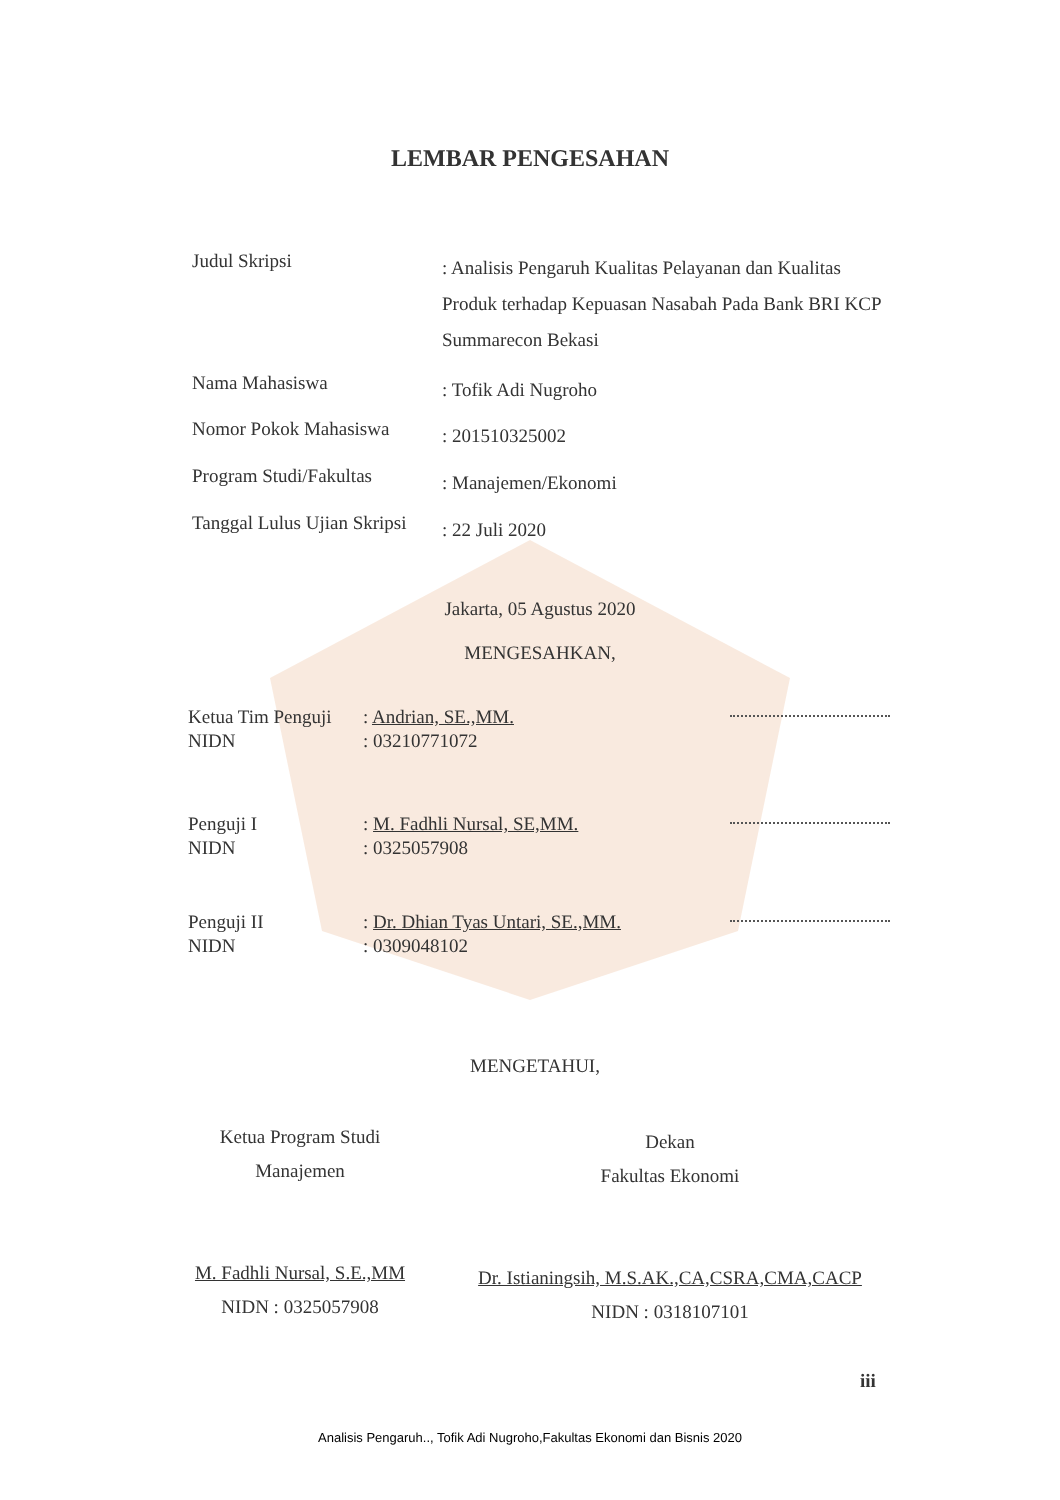LEMBAR PENGESAHAN
Judul Skripsi
: Analisis Pengaruh Kualitas Pelayanan dan Kualitas Produk terhadap Kepuasan Nasabah Pada Bank BRI KCP Summarecon Bekasi
Nama Mahasiswa
: Tofik Adi Nugroho
Nomor Pokok Mahasiswa
: 201510325002
Program Studi/Fakultas
: Manajemen/Ekonomi
Tanggal Lulus Ujian Skripsi
: 22 Juli 2020
Jakarta, 05 Agustus 2020
MENGESAHKAN,
Ketua Tim Penguji
NIDN
: Andrian, SE.,MM.
: 03210771072
Penguji I
NIDN
: M. Fadhli Nursal, SE,MM.
: 0325057908
Penguji II
NIDN
: Dr. Dhian Tyas Untari, SE.,MM.
: 0309048102
MENGETAHUI,
Ketua Program Studi
Manajemen
M. Fadhli Nursal, S.E.,MM
NIDN : 0325057908
Dekan
Fakultas Ekonomi
Dr. Istianingsih, M.S.AK.,CA,CSRA,CMA,CACP
NIDN : 0318107101
iii
Analisis Pengaruh.., Tofik Adi Nugroho,Fakultas Ekonomi dan Bisnis 2020